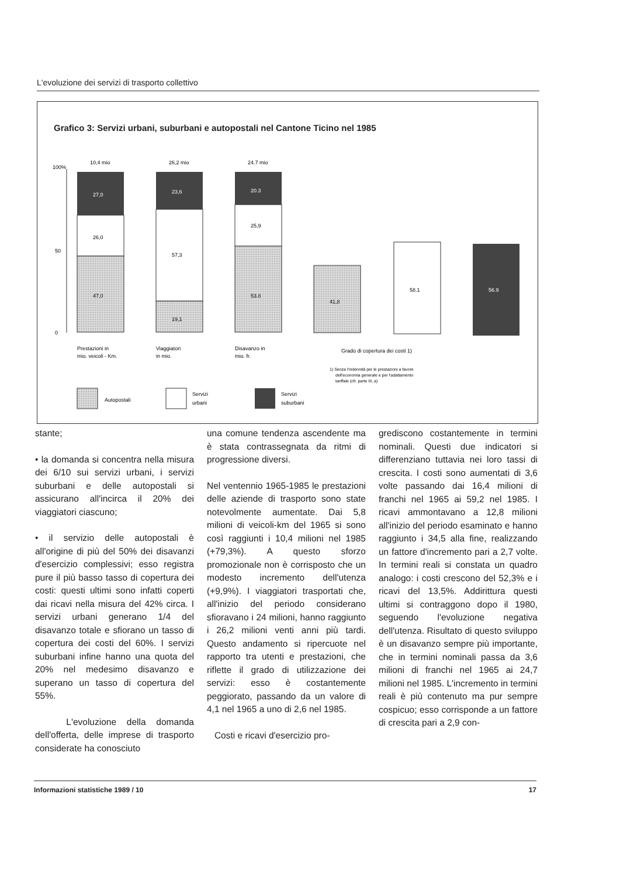L'evoluzione dei servizi di trasporto collettivo
Grafico 3: Servizi urbani, suburbani e autopostali nel Cantone Ticino nel 1985
100%
50
0
10,4 mio
26,2 mio
24.7 mio
27,0
26,0
47,0
23,6
57,3
19,1
20.3
25,9
53.8
41,8
58.1
56.9
Prestazioni in
mio. veicoli - Km.
Viaggiatori
in mio.
Disavanzo in
mio. fr.
Grado di copertura dei costi 1)
1) Senza l'indennità per le prestazioni a favore
dell'economia generale e per l'adattamento
tariffale (cfr. parte III, a)
Autopostali
Servizi
urbani
Servizi
suburbani
stante;
• la domanda si concentra nella misura dei 6/10 sui servizi urbani, i servizi suburbani e delle autopostali si assicurano all'incirca il 20% dei viaggiatori ciascuno;
• il servizio delle autopostali è all'origine di più del 50% dei disavanzi d'esercizio complessivi; esso registra pure il più basso tasso di copertura dei costi: questi ultimi sono infatti coperti dai ricavi nella misura del 42% circa. I servizi urbani generano 1/4 del disavanzo totale e sfiorano un tasso di copertura dei costi del 60%. I servizi suburbani infine hanno una quota del 20% nel medesimo disavanzo e superano un tasso di copertura del 55%.
L'evoluzione della domanda dell'offerta, delle imprese di trasporto considerate ha conosciuto
una comune tendenza ascendente ma è stata contrassegnata da ritmi di progressione diversi.
Nel ventennio 1965-1985 le prestazioni delle aziende di trasporto sono state notevolmente aumentate. Dai 5,8 milioni di veicoli-km del 1965 si sono così raggiunti i 10,4 milioni nel 1985 (+79,3%). A questo sforzo promozionale non è corrisposto che un modesto incremento dell'utenza (+9,9%). I viaggiatori trasportati che, all'inizio del periodo considerano sfioravano i 24 milioni, hanno raggiunto i 26,2 milioni venti anni più tardi. Questo andamento si ripercuote nel rapporto tra utenti e prestazioni, che riflette il grado di utilizzazione dei servizi: esso è costantemente peggiorato, passando da un valore di 4,1 nel 1965 a uno di 2,6 nel 1985.
Costi e ricavi d'esercizio pro-
grediscono costantemente in termini nominali. Questi due indicatori si differenziano tuttavia nei loro tassi di crescita. I costi sono aumentati di 3,6 volte passando dai 16,4 milioni di franchi nel 1965 ai 59,2 nel 1985. I ricavi ammontavano a 12,8 milioni all'inizio del periodo esaminato e hanno raggiunto i 34,5 alla fine, realizzando un fattore d'incremento pari a 2,7 volte. In termini reali si constata un quadro analogo: i costi crescono del 52,3% e i ricavi del 13,5%. Addirittura questi ultimi si contraggono dopo il 1980, seguendo l'evoluzione negativa dell'utenza. Risultato di questo sviluppo è un disavanzo sempre più importante, che in termini nominali passa da 3,6 milioni di franchi nel 1965 ai 24,7 milioni nel 1985. L'incremento in termini reali è più contenuto ma pur sempre cospicuo; esso corrisponde a un fattore di crescita pari a 2,9 con-
Informazioni statistiche 1989 / 10 17